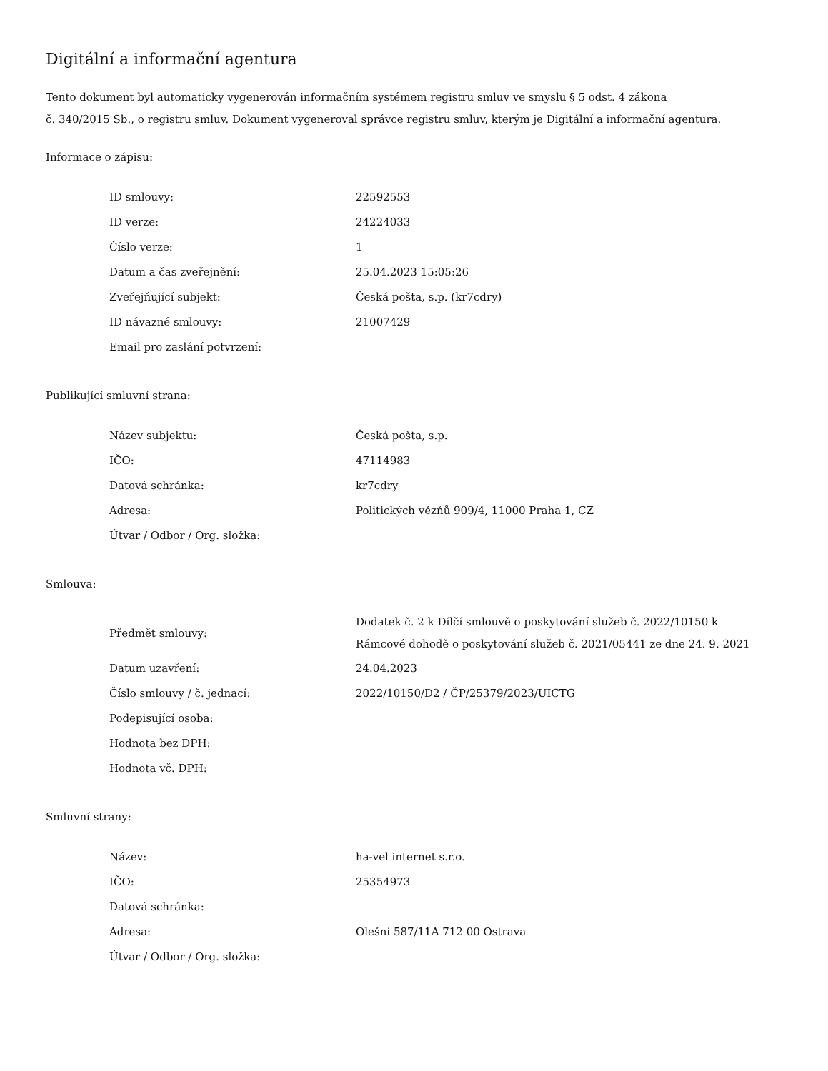Digitální a informační agentura
Tento dokument byl automaticky vygenerován informačním systémem registru smluv ve smyslu § 5 odst. 4 zákona
č. 340/2015 Sb., o registru smluv. Dokument vygeneroval správce registru smluv, kterým je Digitální a informační agentura.
Informace o zápisu:
| ID smlouvy: | 22592553 |
| ID verze: | 24224033 |
| Číslo verze: | 1 |
| Datum a čas zveřejnění: | 25.04.2023 15:05:26 |
| Zveřejňující subjekt: | Česká pošta, s.p. (kr7cdry) |
| ID návazné smlouvy: | 21007429 |
| Email pro zaslání potvrzení: | |
Publikující smluvní strana:
| Název subjektu: | Česká pošta, s.p. |
| IČO: | 47114983 |
| Datová schránka: | kr7cdry |
| Adresa: | Politických vězňů 909/4, 11000 Praha 1, CZ |
| Útvar / Odbor / Org. složka: | |
Smlouva:
| Předmět smlouvy: | Dodatek č. 2 k Dílčí smlouvě o poskytování služeb č. 2022/10150 k Rámcové dohodě o poskytování služeb č. 2021/05441 ze dne 24. 9. 2021 |
| Datum uzavření: | 24.04.2023 |
| Číslo smlouvy / č. jednací: | 2022/10150/D2 / ČP/25379/2023/UICTG |
| Podepisující osoba: | |
| Hodnota bez DPH: | |
| Hodnota vč. DPH: | |
Smluvní strany:
| Název: | ha-vel internet s.r.o. |
| IČO: | 25354973 |
| Datová schránka: | |
| Adresa: | Olešní 587/11A 712 00 Ostrava |
| Útvar / Odbor / Org. složka: | |